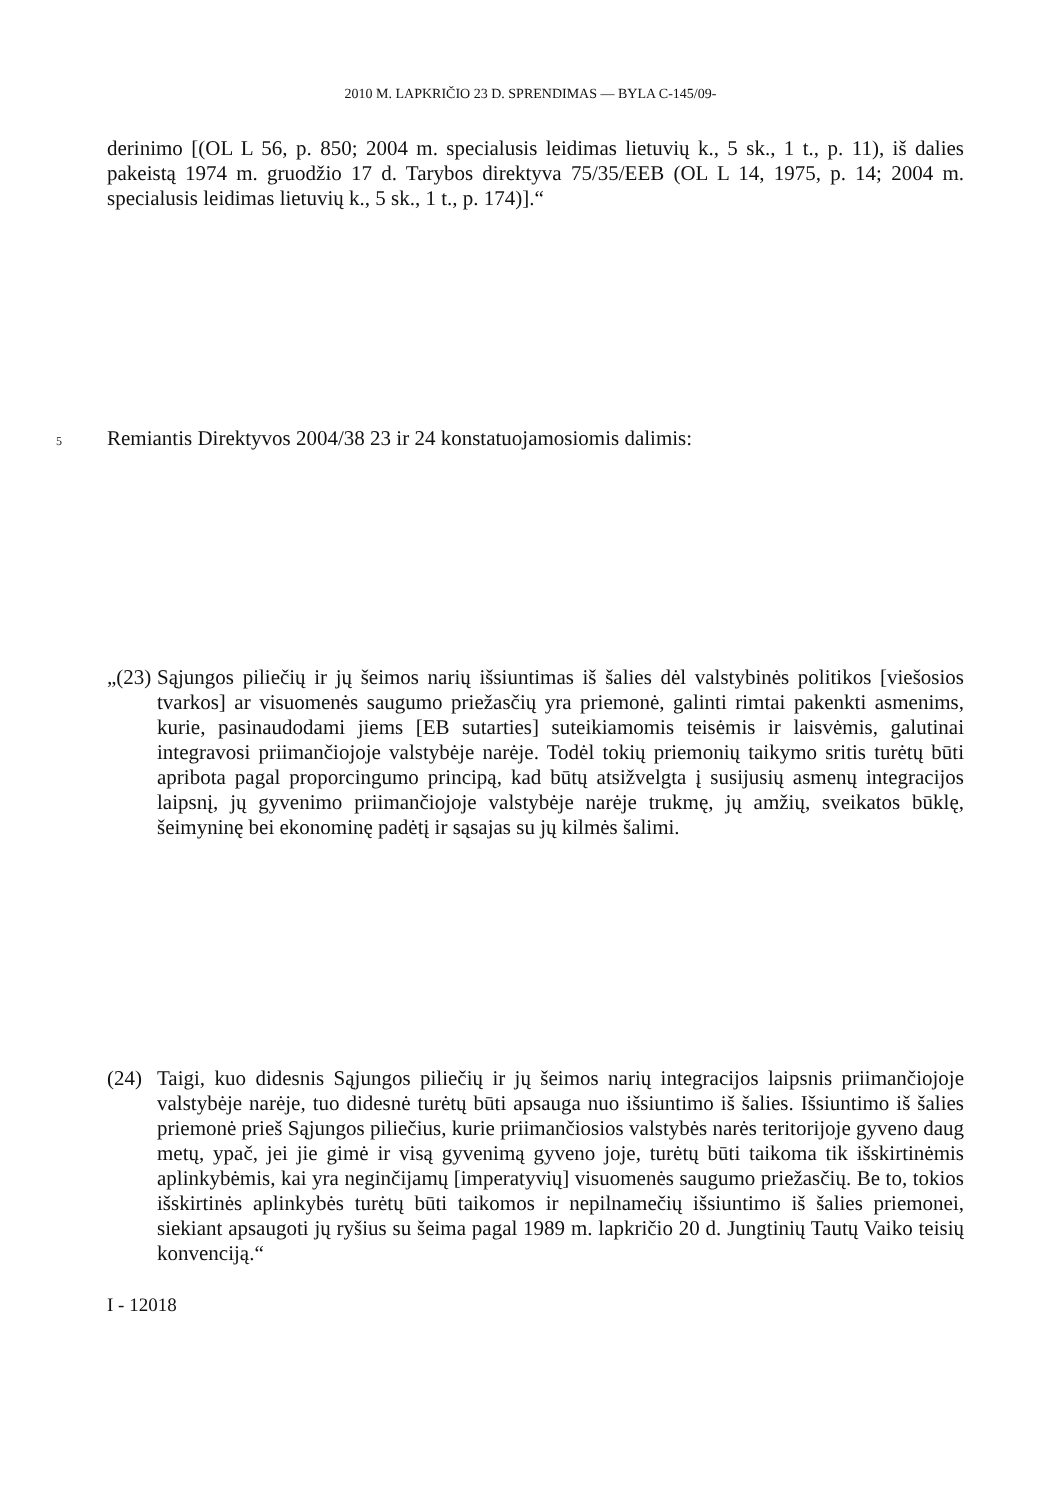2010 M. LAPKRIČIO 23 D. SPRENDIMAS — BYLA C-145/09-
derinimo [(OL L 56, p. 850; 2004 m. specialusis leidimas lietuvių k., 5 sk., 1 t., p. 11), iš dalies pakeistą 1974 m. gruodžio 17 d. Tarybos direktyva 75/35/EEB (OL L 14, 1975, p. 14; 2004 m. specialusis leidimas lietuvių k., 5 sk., 1 t., p. 174)].“
5 Remiantis Direktyvos 2004/38 23 ir 24 konstatuojamosiomis dalimis:
„(23) Sąjungos piliečių ir jų šeimos narių išsiuntimas iš šalies dėl valstybinės politikos [viešosios tvarkos] ar visuomenės saugumo priežasčių yra priemonė, galinti rimtai pakenkti asmenims, kurie, pasinaudodami jiems [EB sutarties] suteikiamomis teisėmis ir laisvėmis, galutinai integravosi priimančiojoje valstybėje narėje. Todėl tokių priemonių taikymo sritis turėtų būti apribota pagal proporcingumo principą, kad būtų atsižvelgta į susijusių asmenų integracijos laipsnį, jų gyvenimo priimančiojoje valstybėje narėje trukmę, jų amžių, sveikatos būklę, šeimyninę bei ekonominę padėtį ir sąsajas su jų kilmės šalimi.
(24) Taigi, kuo didesnis Sąjungos piliečių ir jų šeimos narių integracijos laipsnis priimančiojoje valstybėje narėje, tuo didesnė turėtų būti apsauga nuo išsiuntimo iš šalies. Išsiuntimo iš šalies priemonė prieš Sąjungos piliečius, kurie priimančiosios valstybės narės teritorijoje gyveno daug metų, ypač, jei jie gimė ir visą gyvenimą gyveno joje, turėtų būti taikoma tik išskirtinėmis aplinkybėmis, kai yra neginčijamų [imperatyvių] visuomenės saugumo priežasčių. Be to, tokios išskirtinės aplinkybės turėtų būti taikomos ir nepilnamečių išsiuntimo iš šalies priemonei, siekiant apsaugoti jų ryšius su šeima pagal 1989 m. lapkričio 20 d. Jungtinių Tautų Vaiko teisių konvenciją.“
I - 12018